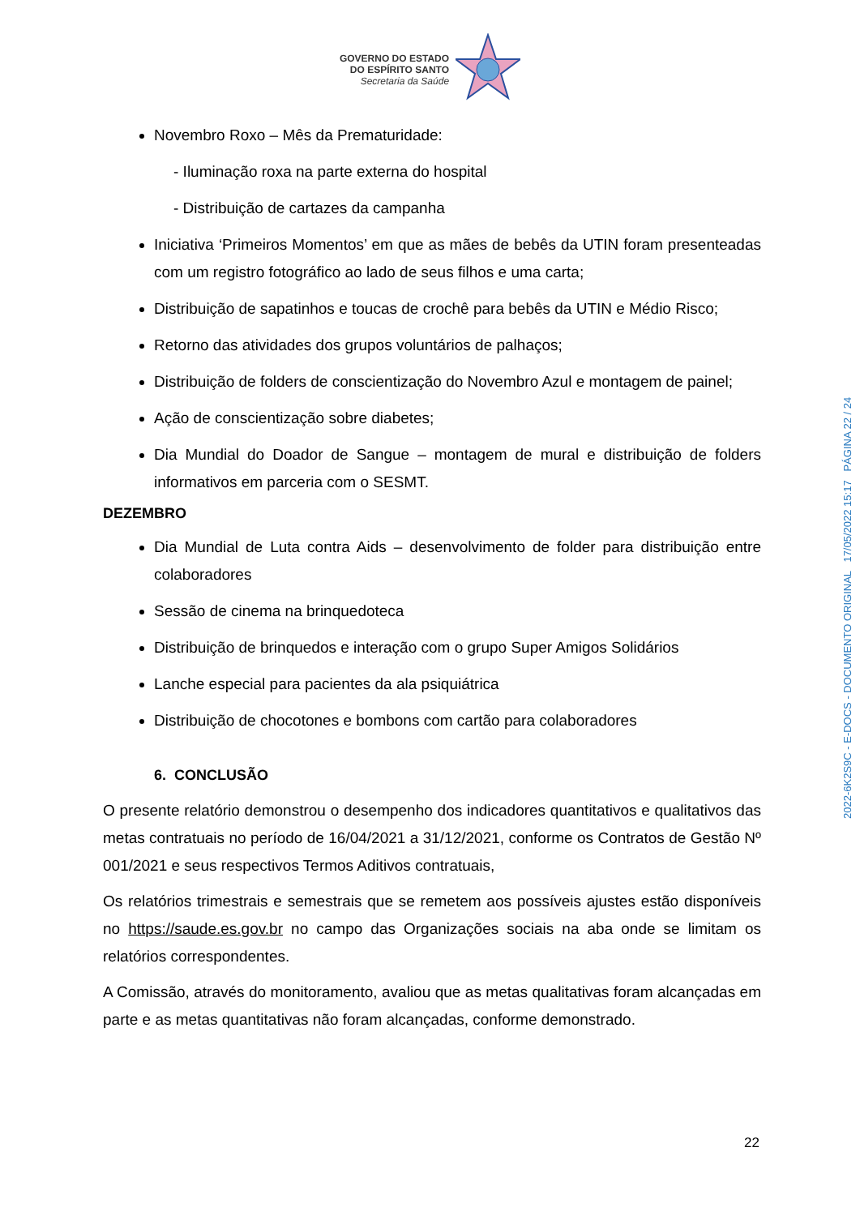GOVERNO DO ESTADO
DO ESPÍRITO SANTO
Secretaria da Saúde
Novembro Roxo – Mês da Prematuridade:
- Iluminação roxa na parte externa do hospital
- Distribuição de cartazes da campanha
Iniciativa ‘Primeiros Momentos’ em que as mães de bebês da UTIN foram presenteadas com um registro fotográfico ao lado de seus filhos e uma carta;
Distribuição de sapatinhos e toucas de crochê para bebês da UTIN e Médio Risco;
Retorno das atividades dos grupos voluntários de palhaços;
Distribuição de folders de conscientização do Novembro Azul e montagem de painel;
Ação de conscientização sobre diabetes;
Dia Mundial do Doador de Sangue – montagem de mural e distribuição de folders informativos em parceria com o SESMT.
DEZEMBRO
Dia Mundial de Luta contra Aids – desenvolvimento de folder para distribuição entre colaboradores
Sessão de cinema na brinquedoteca
Distribuição de brinquedos e interação com o grupo Super Amigos Solidários
Lanche especial para pacientes da ala psiquiátrica
Distribuição de chocotones e bombons com cartão para colaboradores
6. CONCLUSÃO
O presente relatório demonstrou o desempenho dos indicadores quantitativos e qualitativos das metas contratuais no período de 16/04/2021 a 31/12/2021, conforme os Contratos de Gestão Nº 001/2021 e seus respectivos Termos Aditivos contratuais,
Os relatórios trimestrais e semestrais que se remetem aos possíveis ajustes estão disponíveis no https://saude.es.gov.br no campo das Organizações sociais na aba onde se limitam os relatórios correspondentes.
A Comissão, através do monitoramento, avaliou que as metas qualitativas foram alcançadas em parte e as metas quantitativas não foram alcançadas, conforme demonstrado.
2022-6K2S9C - E-DOCS - DOCUMENTO ORIGINAL 17/05/2022 15:17 PÁGINA 22 / 24
22